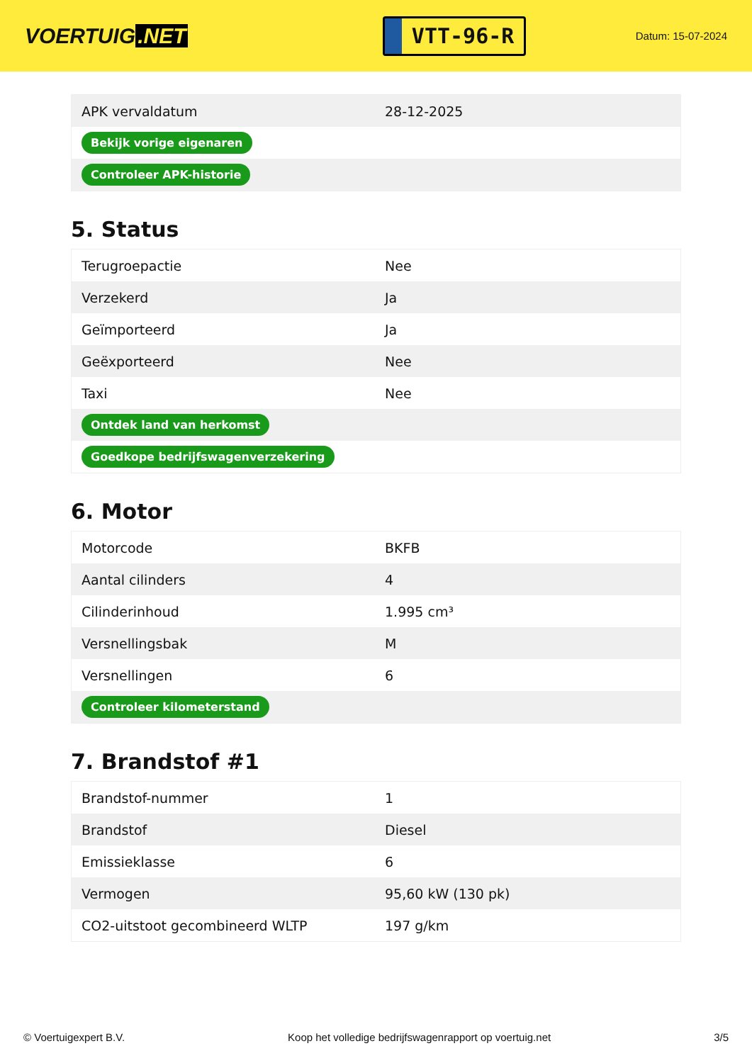VOERTUIG.NET
VTT-96-R
Datum: 15-07-2024
| APK vervaldatum | 28-12-2025 |
| Bekijk vorige eigenaren | |
| Controleer APK-historie | |
5. Status
| Terugroepactie | Nee |
| Verzekerd | Ja |
| Geïmporteerd | Ja |
| Geëxporteerd | Nee |
| Taxi | Nee |
| Ontdek land van herkomst | |
| Goedkope bedrijfswagenverzekering | |
6. Motor
| Motorcode | BKFB |
| Aantal cilinders | 4 |
| Cilinderinhoud | 1.995 cm³ |
| Versnellingsbak | M |
| Versnellingen | 6 |
| Controleer kilometerstand | |
7. Brandstof #1
| Brandstof-nummer | 1 |
| Brandstof | Diesel |
| Emissieklasse | 6 |
| Vermogen | 95,60 kW (130 pk) |
| CO2-uitstoot gecombineerd WLTP | 197 g/km |
© Voertuigexpert B.V. Koop het volledige bedrijfswagenrapport op voertuig.net 3/5